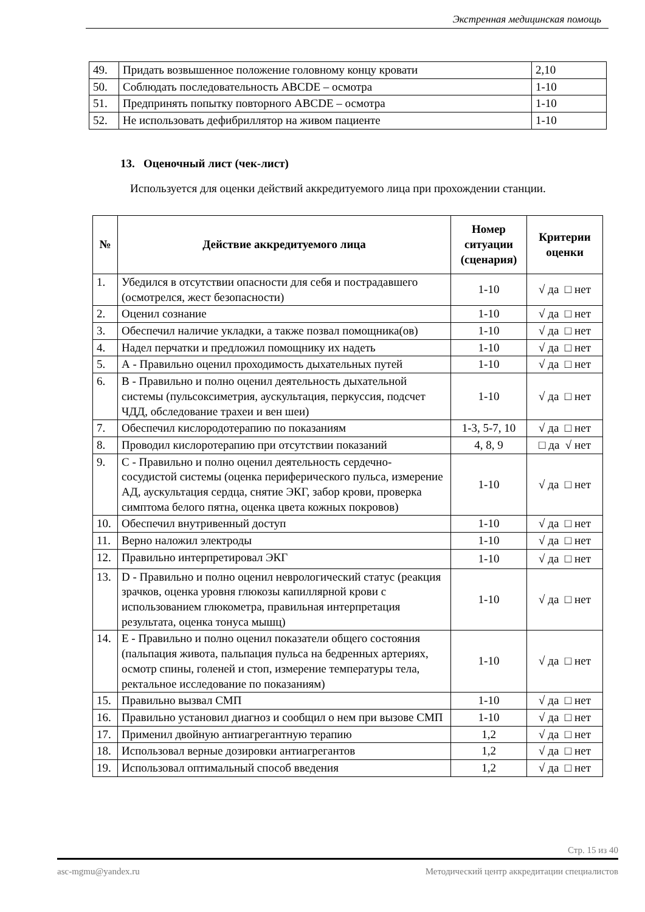Экстренная медицинская помощь
| 49. | Придать возвышенное положение головному концу кровати | 2,10 |
| 50. | Соблюдать последовательность ABCDE – осмотра | 1-10 |
| 51. | Предпринять попытку повторного ABCDE – осмотра | 1-10 |
| 52. | Не использовать дефибриллятор на живом пациенте | 1-10 |
13. Оценочный лист (чек-лист)
Используется для оценки действий аккредитуемого лица при прохождении станции.
| № | Действие аккредитуемого лица | Номер ситуации (сценария) | Критерии оценки |
| --- | --- | --- | --- |
| 1. | Убедился в отсутствии опасности для себя и пострадавшего (осмотрелся, жест безопасности) | 1-10 | √ да □ нет |
| 2. | Оценил сознание | 1-10 | √ да □ нет |
| 3. | Обеспечил наличие укладки, а также позвал помощника(ов) | 1-10 | √ да □ нет |
| 4. | Надел перчатки и предложил помощнику их надеть | 1-10 | √ да □ нет |
| 5. | А - Правильно оценил проходимость дыхательных путей | 1-10 | √ да □ нет |
| 6. | В - Правильно и полно оценил деятельность дыхательной системы (пульсоксиметрия, аускультация, перкуссия, подсчет ЧДД, обследование трахеи и вен шеи) | 1-10 | √ да □ нет |
| 7. | Обеспечил кислородотерапию по показаниям | 1-3, 5-7, 10 | √ да □ нет |
| 8. | Проводил кислоротерапию при отсутствии показаний | 4, 8, 9 | □ да √ нет |
| 9. | С - Правильно и полно оценил деятельность сердечно-сосудистой системы (оценка периферического пульса, измерение АД, аускультация сердца, снятие ЭКГ, забор крови, проверка симптома белого пятна, оценка цвета кожных покровов) | 1-10 | √ да □ нет |
| 10. | Обеспечил внутривенный доступ | 1-10 | √ да □ нет |
| 11. | Верно наложил электроды | 1-10 | √ да □ нет |
| 12. | Правильно интерпретировал ЭКГ | 1-10 | √ да □ нет |
| 13. | D - Правильно и полно оценил неврологический статус (реакция зрачков, оценка уровня глюкозы капиллярной крови с использованием глюкометра, правильная интерпретация результата, оценка тонуса мышц) | 1-10 | √ да □ нет |
| 14. | E - Правильно и полно оценил показатели общего состояния (пальпация живота, пальпация пульса на бедренных артериях, осмотр спины, голеней и стоп, измерение температуры тела, ректальное исследование по показаниям) | 1-10 | √ да □ нет |
| 15. | Правильно вызвал СМП | 1-10 | √ да □ нет |
| 16. | Правильно установил диагноз и сообщил о нем при вызове СМП | 1-10 | √ да □ нет |
| 17. | Применил двойную антиагрегантную терапию | 1,2 | √ да □ нет |
| 18. | Использовал верные дозировки антиагрегантов | 1,2 | √ да □ нет |
| 19. | Использовал оптимальный способ введения | 1,2 | √ да □ нет |
Стр. 15 из 40
asc-mgmu@yandex.ru Методический центр аккредитации специалистов